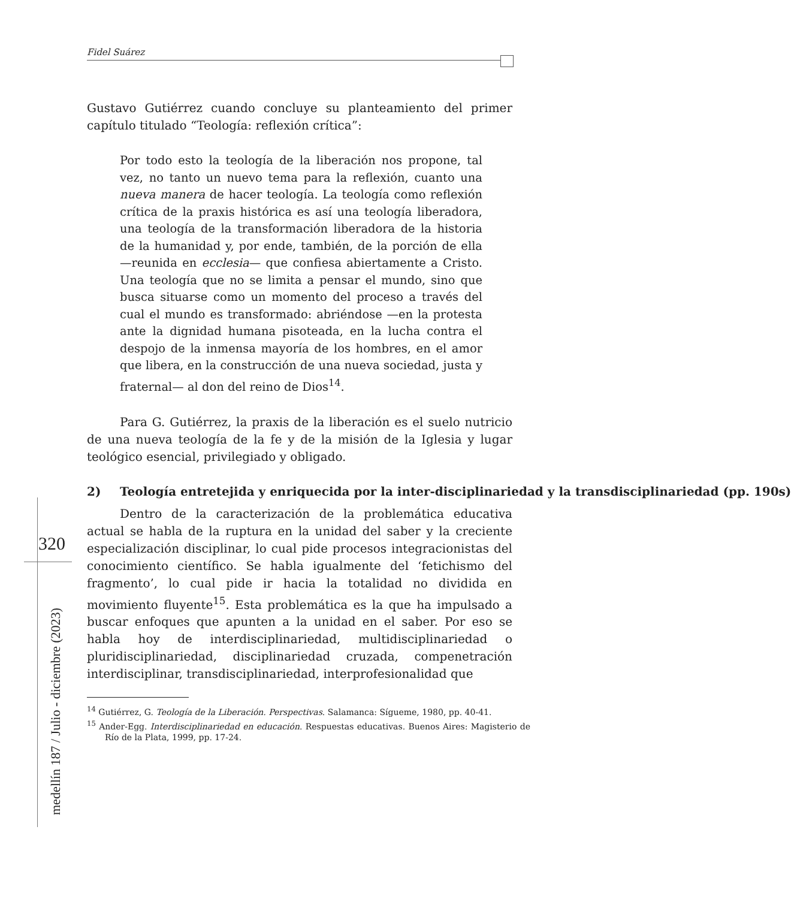Fidel Suárez
320
medellín 187 / Julio - diciembre (2023)
Gustavo Gutiérrez cuando concluye su planteamiento del primer capítulo titulado “Teología: reflexión crítica”:
Por todo esto la teología de la liberación nos propone, tal vez, no tanto un nuevo tema para la reflexión, cuanto una nueva manera de hacer teología. La teología como reflexión crítica de la praxis histórica es así una teología liberadora, una teología de la transformación liberadora de la historia de la humanidad y, por ende, también, de la porción de ella —reunida en ecclesia— que confiesa abiertamente a Cristo. Una teología que no se limita a pensar el mundo, sino que busca situarse como un momento del proceso a través del cual el mundo es transformado: abriéndose —en la protesta ante la dignidad humana pisoteada, en la lucha contra el despojo de la inmensa mayoría de los hombres, en el amor que libera, en la construcción de una nueva sociedad, justa y fraternal— al don del reino de Dios<sup>14</sup>.
Para G. Gutiérrez, la praxis de la liberación es el suelo nutricio de una nueva teología de la fe y de la misión de la Iglesia y lugar teológico esencial, privilegiado y obligado.
2) Teología entretejida y enriquecida por la inter-disciplinariedad y la transdisciplinariedad (pp. 190s)
Dentro de la caracterización de la problemática educativa actual se habla de la ruptura en la unidad del saber y la creciente especialización disciplinar, lo cual pide procesos integracionistas del conocimiento científico. Se habla igualmente del ‘fetichismo del fragmento’, lo cual pide ir hacia la totalidad no dividida en movimiento fluyente<sup>15</sup>. Esta problemática es la que ha impulsado a buscar enfoques que apunten a la unidad en el saber. Por eso se habla hoy de interdisciplinariedad, multidisciplinariedad o pluridisciplinariedad, disciplinariedad cruzada, compenetración interdisciplinar, transdisciplinariedad, interprofesionalidad que
<sup>14</sup> Gutiérrez, G. Teología de la Liberación. Perspectivas. Salamanca: Sígueme, 1980, pp. 40-41.
<sup>15</sup> Ander-Egg. Interdisciplinariedad en educación. Respuestas educativas. Buenos Aires: Magisterio de Río de la Plata, 1999, pp. 17-24.